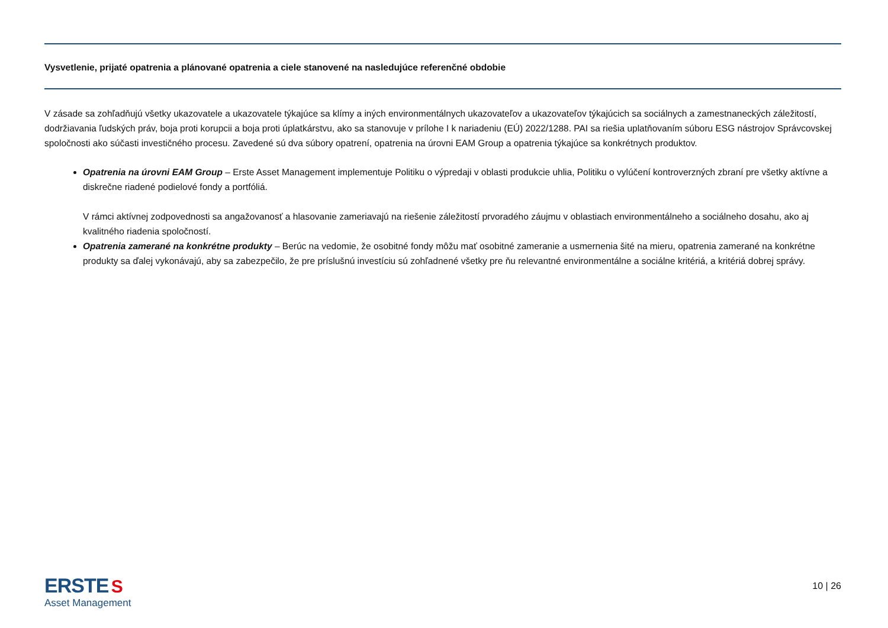Vysvetlenie, prijaté opatrenia a plánované opatrenia a ciele stanovené na nasledujúce referenčné obdobie
V zásade sa zohľadňujú všetky ukazovatele a ukazovatele týkajúce sa klímy a iných environmentálnych ukazovateľov a ukazovateľov týkajúcich sa sociálnych a zamestnaneckých záležitostí, dodržiavania ľudských práv, boja proti korupcii a boja proti úplatkárstvu, ako sa stanovuje v prílohe I k nariadeniu (EÚ) 2022/1288. PAI sa riešia uplatňovaním súboru ESG nástrojov Správcovskej spoločnosti ako súčasti investičného procesu. Zavedené sú dva súbory opatrení, opatrenia na úrovni EAM Group a opatrenia týkajúce sa konkrétnych produktov.
Opatrenia na úrovni EAM Group – Erste Asset Management implementuje Politiku o výpredaji v oblasti produkcie uhlia, Politiku o vylúčení kontroverzných zbraní pre všetky aktívne a diskrečne riadené podielové fondy a portfóliá.
V rámci aktívnej zodpovednosti sa angažovanosť a hlasovanie zameriavajú na riešenie záležitostí prvoradého záujmu v oblastiach environmentálneho a sociálneho dosahu, ako aj kvalitného riadenia spoločností.
Opatrenia zamerané na konkrétne produkty – Berúc na vedomie, že osobitné fondy môžu mať osobitné zameranie a usmernenia šité na mieru, opatrenia zamerané na konkrétne produkty sa ďalej vykonávajú, aby sa zabezpečilo, že pre príslušnú investíciu sú zohľadnené všetky pre ňu relevantné environmentálne a sociálne kritériá, a kritériá dobrej správy.
ERSTE S
Asset Management
10 | 26